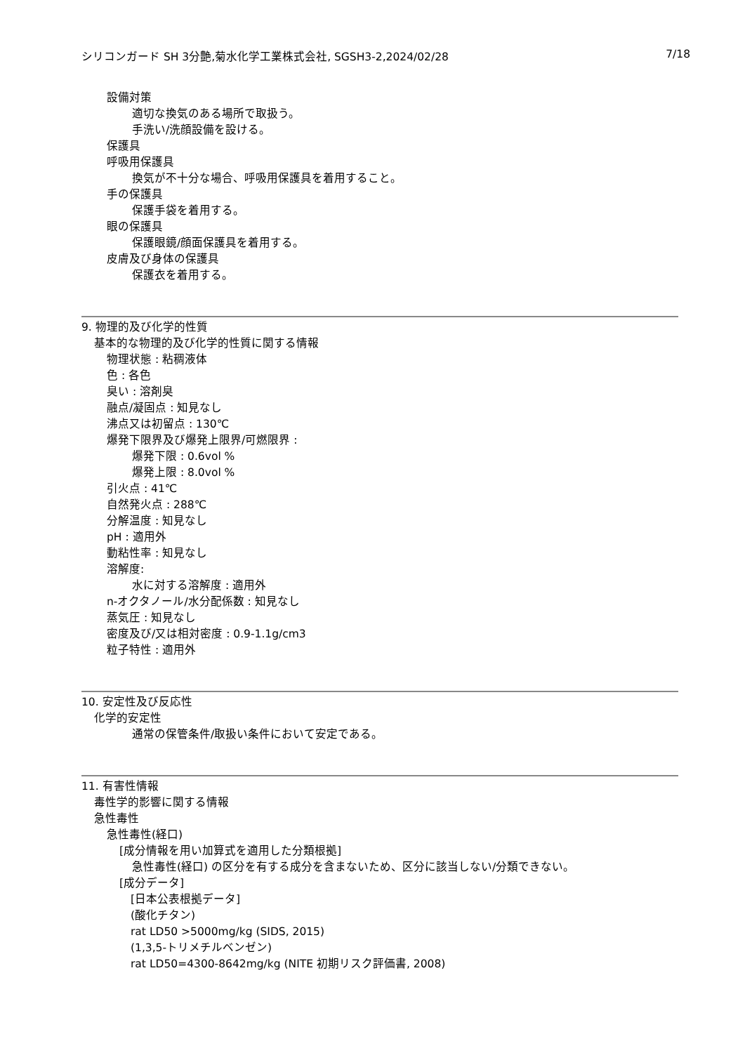シリコンガード SH 3分艶,菊水化学工業株式会社, SGSH3-2,2024/02/28 7/18
設備対策
適切な換気のある場所で取扱う。
手洗い/洗顔設備を設ける。
保護具
呼吸用保護具
換気が不十分な場合、呼吸用保護具を着用すること。
手の保護具
保護手袋を着用する。
眼の保護具
保護眼鏡/顔面保護具を着用する。
皮膚及び身体の保護具
保護衣を着用する。
9. 物理的及び化学的性質
基本的な物理的及び化学的性質に関する情報
物理状態 : 粘稠液体
色 : 各色
臭い : 溶剤臭
融点/凝固点 : 知見なし
沸点又は初留点 : 130℃
爆発下限界及び爆発上限界/可燃限界 :
爆発下限 : 0.6vol %
爆発上限 : 8.0vol %
引火点 : 41℃
自然発火点 : 288℃
分解温度 : 知見なし
pH : 適用外
動粘性率 : 知見なし
溶解度:
水に対する溶解度 : 適用外
n-オクタノール/水分配係数 : 知見なし
蒸気圧 : 知見なし
密度及び/又は相対密度 : 0.9-1.1g/cm3
粒子特性 : 適用外
10. 安定性及び反応性
化学的安定性
通常の保管条件/取扱い条件において安定である。
11. 有害性情報
毒性学的影響に関する情報
急性毒性
急性毒性(経口)
[成分情報を用い加算式を適用した分類根拠]
急性毒性(経口) の区分を有する成分を含まないため、区分に該当しない/分類できない。
[成分データ]
[日本公表根拠データ]
(酸化チタン)
rat LD50 >5000mg/kg (SIDS, 2015)
(1,3,5-トリメチルベンゼン)
rat LD50=4300-8642mg/kg (NITE 初期リスク評価書, 2008)